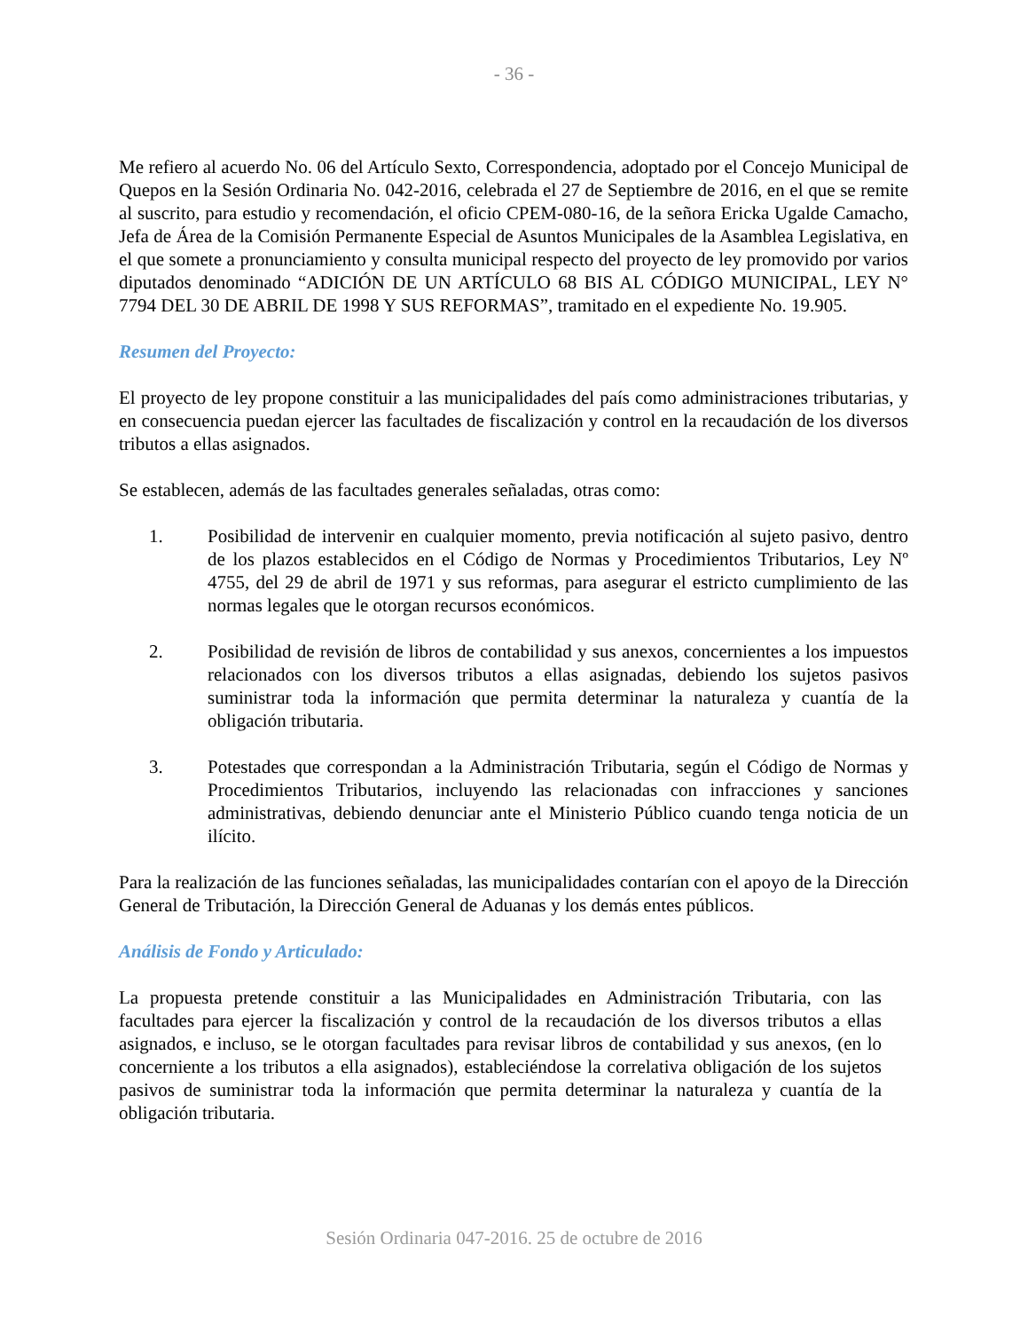- 36 -
Me refiero al acuerdo No. 06 del Artículo Sexto, Correspondencia, adoptado por el Concejo Municipal de Quepos en la Sesión Ordinaria No. 042-2016, celebrada el 27 de Septiembre de 2016, en el que se remite al suscrito, para estudio y recomendación, el oficio CPEM-080-16, de la señora Ericka Ugalde Camacho, Jefa de Área de la Comisión Permanente Especial de Asuntos Municipales de la Asamblea Legislativa, en el que somete a pronunciamiento y consulta municipal respecto del proyecto de ley promovido por varios diputados denominado “ADICIÓN DE UN ARTÍCULO 68 BIS AL CÓDIGO MUNICIPAL, LEY N° 7794 DEL 30 DE ABRIL DE 1998 Y SUS REFORMAS”, tramitado en el expediente No. 19.905.
Resumen del Proyecto:
El proyecto de ley propone constituir a las municipalidades del país como administraciones tributarias, y en consecuencia puedan ejercer las facultades de fiscalización y control en la recaudación de los diversos tributos a ellas asignados.
Se establecen, además de las facultades generales señaladas, otras como:
1. Posibilidad de intervenir en cualquier momento, previa notificación al sujeto pasivo, dentro de los plazos establecidos en el Código de Normas y Procedimientos Tributarios, Ley Nº 4755, del 29 de abril de 1971 y sus reformas, para asegurar el estricto cumplimiento de las normas legales que le otorgan recursos económicos.
2. Posibilidad de revisión de libros de contabilidad y sus anexos, concernientes a los impuestos relacionados con los diversos tributos a ellas asignadas, debiendo los sujetos pasivos suministrar toda la información que permita determinar la naturaleza y cuantía de la obligación tributaria.
3. Potestades que correspondan a la Administración Tributaria, según el Código de Normas y Procedimientos Tributarios, incluyendo las relacionadas con infracciones y sanciones administrativas, debiendo denunciar ante el Ministerio Público cuando tenga noticia de un ilícito.
Para la realización de las funciones señaladas, las municipalidades contarían con el apoyo de la Dirección General de Tributación, la Dirección General de Aduanas y los demás entes públicos.
Análisis de Fondo y Articulado:
La propuesta pretende constituir a las Municipalidades en Administración Tributaria, con las facultades para ejercer la fiscalización y control de la recaudación de los diversos tributos a ellas asignados, e incluso, se le otorgan facultades para revisar libros de contabilidad y sus anexos, (en lo concerniente a los tributos a ella asignados), estableciéndose la correlativa obligación de los sujetos pasivos de suministrar toda la información que permita determinar la naturaleza y cuantía de la obligación tributaria.
Sesión Ordinaria 047-2016. 25 de octubre de 2016